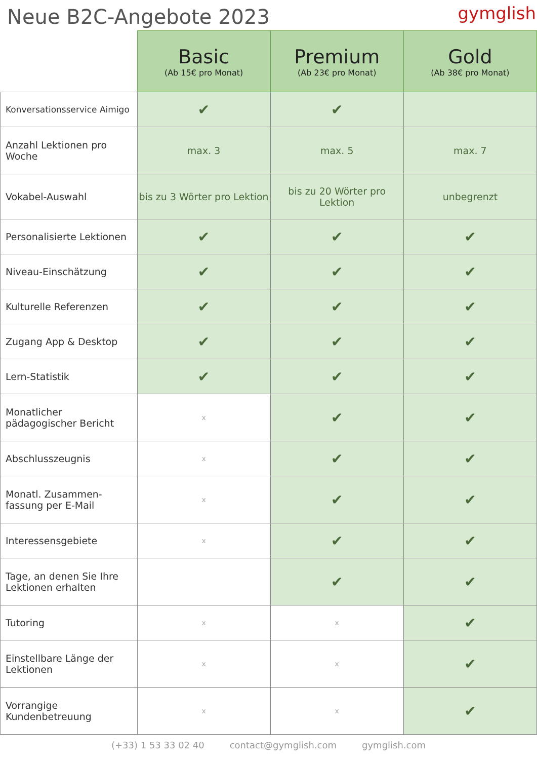Neue B2C-Angebote 2023
gymglish
| | Basic (Ab 15€ pro Monat) | Premium (Ab 23€ pro Monat) | Gold (Ab 38€ pro Monat) |
| --- | --- | --- | --- |
| Konversationsservice Aimigo | ✔ | ✔ | |
| Anzahl Lektionen pro Woche | max. 3 | max. 5 | max. 7 |
| Vokabel-Auswahl | bis zu 3 Wörter pro Lektion | bis zu 20 Wörter pro Lektion | unbegrenzt |
| Personalisierte Lektionen | ✔ | ✔ | ✔ |
| Niveau-Einschätzung | ✔ | ✔ | ✔ |
| Kulturelle Referenzen | ✔ | ✔ | ✔ |
| Zugang App & Desktop | ✔ | ✔ | ✔ |
| Lern-Statistik | ✔ | ✔ | ✔ |
| Monatlicher pädagogischer Bericht | x | ✔ | ✔ |
| Abschlusszeugnis | x | ✔ | ✔ |
| Monatl. Zusammen-fassung per E-Mail | x | ✔ | ✔ |
| Interessensgebiete | x | ✔ | ✔ |
| Tage, an denen Sie Ihre Lektionen erhalten | | ✔ | ✔ |
| Tutoring | x | x | ✔ |
| Einstellbare Länge der Lektionen | x | x | ✔ |
| Vorrangige Kundenbetreuung | x | x | ✔ |
(+33) 1 53 33 02 40 contact@gymglish.com gymglish.com